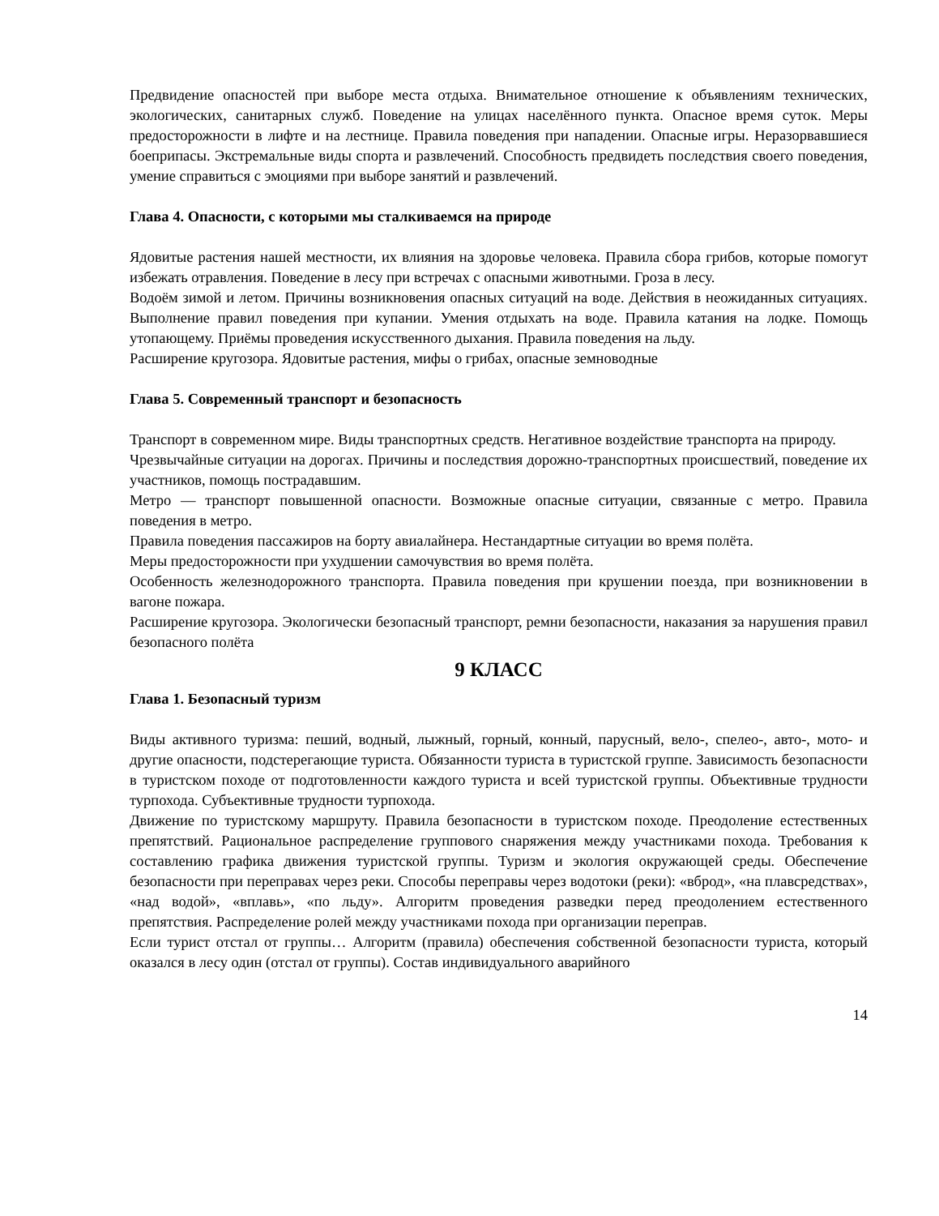Предвидение опасностей при выборе места отдыха. Внимательное отношение к объявлениям технических, экологических, санитарных служб. Поведение на улицах населённого пункта. Опасное время суток. Меры предосторожности в лифте и на лестнице. Правила поведения при нападении. Опасные игры. Неразорвавшиеся боеприпасы. Экстремальные виды спорта и развлечений. Способность предвидеть последствия своего поведения, умение справиться с эмоциями при выборе занятий и развлечений.
Глава 4. Опасности, с которыми мы сталкиваемся на природе
Ядовитые растения нашей местности, их влияния на здоровье человека. Правила сбора грибов, которые помогут избежать отравления. Поведение в лесу при встречах с опасными животными. Гроза в лесу.
Водоём зимой и летом. Причины возникновения опасных ситуаций на воде. Действия в неожиданных ситуациях. Выполнение правил поведения при купании. Умения отдыхать на воде. Правила катания на лодке. Помощь утопающему. Приёмы проведения искусственного дыхания. Правила поведения на льду.
Расширение кругозора. Ядовитые растения, мифы о грибах, опасные земноводные
Глава 5. Современный транспорт и безопасность
Транспорт в современном мире. Виды транспортных средств. Негативное воздействие транспорта на природу.
Чрезвычайные ситуации на дорогах. Причины и последствия дорожно-транспортных происшествий, поведение их участников, помощь пострадавшим.
Метро — транспорт повышенной опасности. Возможные опасные ситуации, связанные с метро. Правила поведения в метро.
Правила поведения пассажиров на борту авиалайнера. Нестандартные ситуации во время полёта.
Меры предосторожности при ухудшении самочувствия во время полёта.
Особенность железнодорожного транспорта. Правила поведения при крушении поезда, при возникновении в вагоне пожара.
Расширение кругозора. Экологически безопасный транспорт, ремни безопасности, наказания за нарушения правил безопасного полёта
9 КЛАСС
Глава 1. Безопасный туризм
Виды активного туризма: пеший, водный, лыжный, горный, конный, парусный, вело-, спелео-, авто-, мото- и другие опасности, подстерегающие туриста. Обязанности туриста в туристской группе. Зависимость безопасности в туристском походе от подготовленности каждого туриста и всей туристской группы. Объективные трудности турпохода. Субъективные трудности турпохода.
Движение по туристскому маршруту. Правила безопасности в туристском походе. Преодоление естественных препятствий. Рациональное распределение группового снаряжения между участниками похода. Требования к составлению графика движения туристской группы. Туризм и экология окружающей среды. Обеспечение безопасности при переправах через реки. Способы переправы через водотоки (реки): «вброд», «на плавсредствах», «над водой», «вплавь», «по льду». Алгоритм проведения разведки перед преодолением естественного препятствия. Распределение ролей между участниками похода при организации переправ.
Если турист отстал от группы… Алгоритм (правила) обеспечения собственной безопасности туриста, который оказался в лесу один (отстал от группы). Состав индивидуального аварийного
14